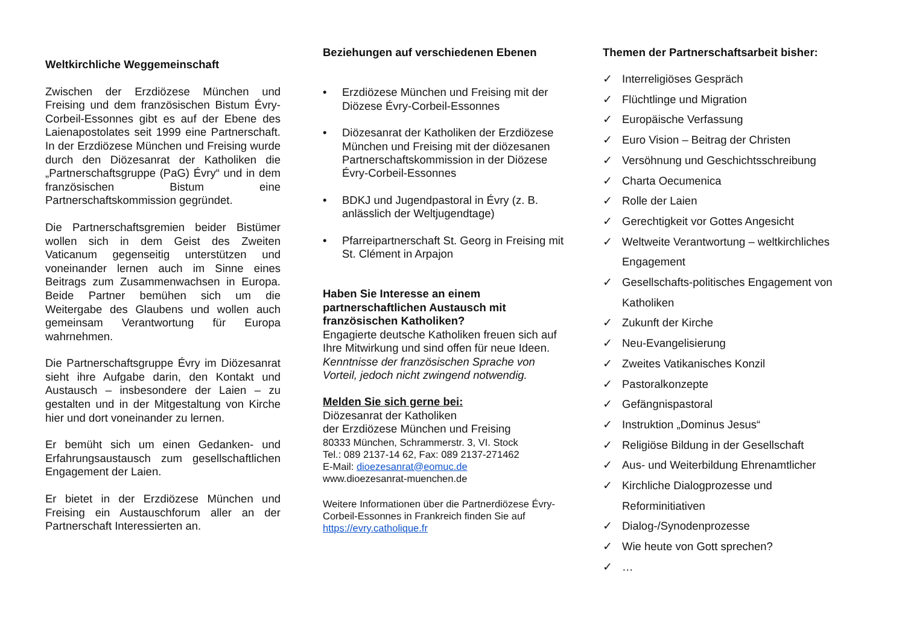Weltkirchliche Weggemeinschaft
Zwischen der Erzdiözese München und Freising und dem französischen Bistum Évry-Corbeil-Essonnes gibt es auf der Ebene des Laienapostolates seit 1999 eine Partnerschaft. In der Erzdiözese München und Freising wurde durch den Diözesanrat der Katholiken die „Partnerschaftsgruppe (PaG) Évry“ und in dem französischen Bistum eine Partnerschaftskommission gegründet.
Die Partnerschaftsgremien beider Bistümer wollen sich in dem Geist des Zweiten Vaticanum gegenseitig unterstützen und voneinander lernen auch im Sinne eines Beitrags zum Zusammenwachsen in Europa. Beide Partner bemühen sich um die Weitergabe des Glaubens und wollen auch gemeinsam Verantwortung für Europa wahrnehmen.
Die Partnerschaftsgruppe Évry im Diözesanrat sieht ihre Aufgabe darin, den Kontakt und Austausch – insbesondere der Laien – zu gestalten und in der Mitgestaltung von Kirche hier und dort voneinander zu lernen.
Er bemüht sich um einen Gedanken- und Erfahrungsaustausch zum gesellschaftlichen Engagement der Laien.
Er bietet in der Erzdiözese München und Freising ein Austauschforum aller an der Partnerschaft Interessierten an.
Beziehungen auf verschiedenen Ebenen
• Erzdiözese München und Freising mit der Diözese Évry-Corbeil-Essonnes
• Diözesanrat der Katholiken der Erzdiözese München und Freising mit der diözesanen Partnerschaftskommission in der Diözese Évry-Corbeil-Essonnes
• BDKJ und Jugendpastoral in Évry (z. B. anlässlich der Weltjugendtage)
• Pfarreipartnerschaft St. Georg in Freising mit St. Clément in Arpajon
Haben Sie Interesse an einem partnerschaftlichen Austausch mit französischen Katholiken?
Engagierte deutsche Katholiken freuen sich auf Ihre Mitwirkung und sind offen für neue Ideen.
Kenntnisse der französischen Sprache von Vorteil, jedoch nicht zwingend notwendig.
Melden Sie sich gerne bei:
Diözesanrat der Katholiken
der Erzdiözese München und Freising
80333 München, Schrammerstr. 3, VI. Stock
Tel.: 089 2137-14 62, Fax: 089 2137-271462
E-Mail: dioezesanrat@eomuc.de
www.dioezesanrat-muenchen.de
Weitere Informationen über die Partnerdiözese Évry-Corbeil-Essonnes in Frankreich finden Sie auf https://evry.catholique.fr
Themen der Partnerschaftsarbeit bisher:
✓ Interreligiöses Gespräch
✓ Flüchtlinge und Migration
✓ Europäische Verfassung
✓ Euro Vision – Beitrag der Christen
✓ Versöhnung und Geschichtsschreibung
✓ Charta Oecumenica
✓ Rolle der Laien
✓ Gerechtigkeit vor Gottes Angesicht
✓ Weltweite Verantwortung – weltkirchliches Engagement
✓ Gesellschafts-politisches Engagement von Katholiken
✓ Zukunft der Kirche
✓ Neu-Evangelisierung
✓ Zweites Vatikanisches Konzil
✓ Pastoralkonzepte
✓ Gefängnispastoral
✓ Instruktion „Dominus Jesus“
✓ Religiöse Bildung in der Gesellschaft
✓ Aus- und Weiterbildung Ehrenamtlicher
✓ Kirchliche Dialogprozesse und Reforminitiativen
✓ Dialog-/Synodenprozesse
✓ Wie heute von Gott sprechen?
✓ …